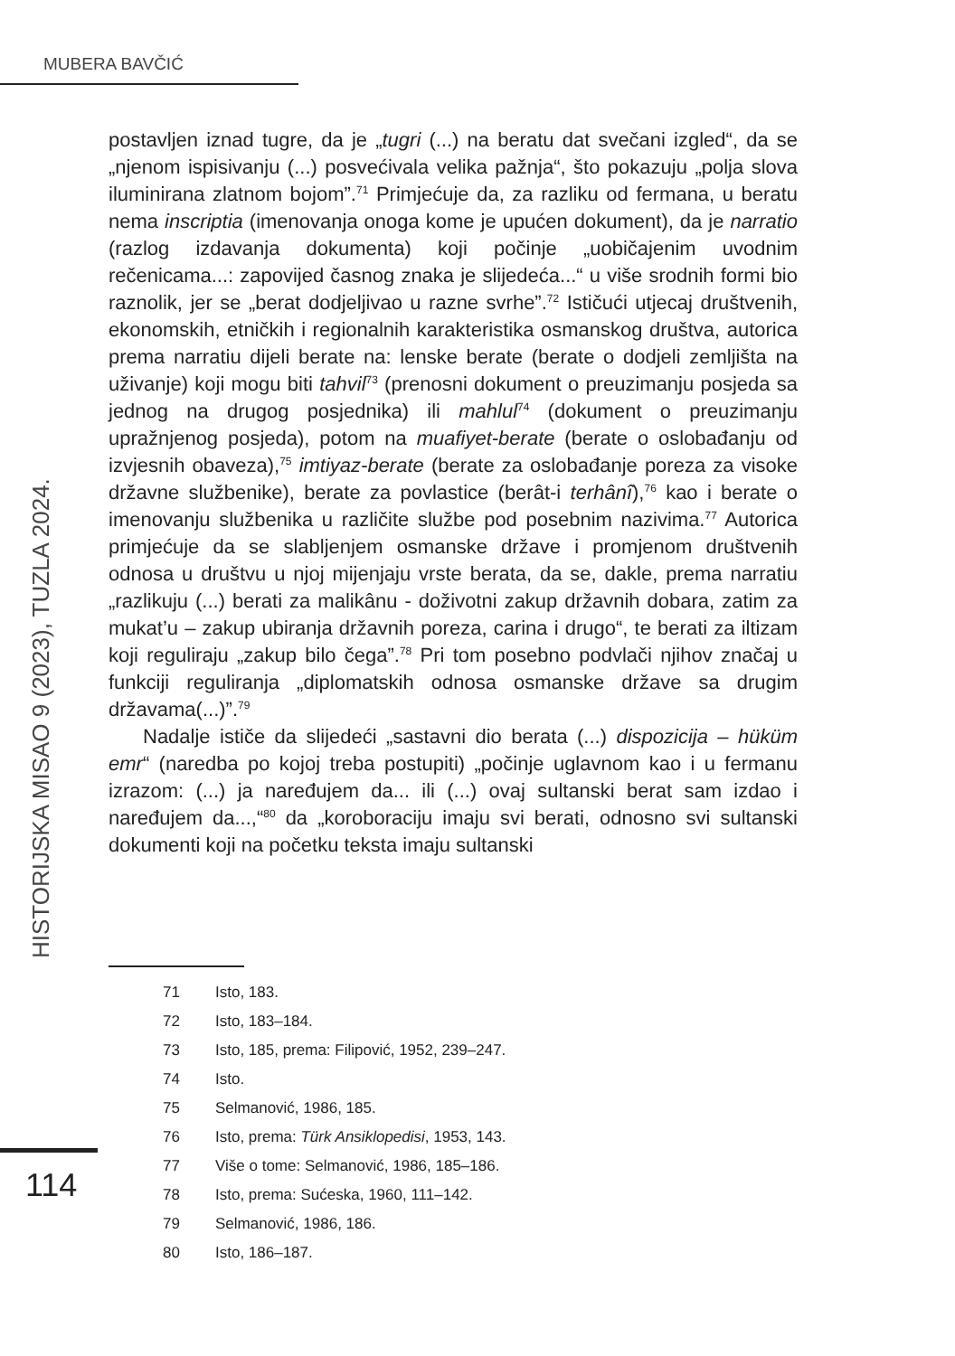MUBERA BAVČIĆ
HISTORIJSKA MISAO 9 (2023), TUZLA 2024.
postavljen iznad tugre, da je „tugri (...) na beratu dat svečani izgled“, da se „njenom ispisivanju (...) posvećivala velika pažnja“, što pokazuju „polja slova iluminirana zlatnom bojom”.<sup>71</sup> Primjećuje da, za razliku od fermana, u beratu nema inscriptia (imenovanja onoga kome je upućen dokument), da je narratio (razlog izdavanja dokumenta) koji počinje „uobičajenim uvodnim rečenicama...: zapovijed časnog znaka je slijedeća...“ u više srodnih formi bio raznolik, jer se „berat dodjeljivao u razne svrhe”.<sup>72</sup> Ističući utjecaj društvenih, ekonomskih, etničkih i regionalnih karakteristika osmanskog društva, autorica prema narratiu dijeli berate na: lenske berate (berate o dodjeli zemljišta na uživanje) koji mogu biti tahvil<sup>73</sup> (prenosni dokument o preuzimanju posjeda sa jednog na drugog posjednika) ili mahlul<sup>74</sup> (dokument o preuzimanju upražnjenog posjeda), potom na muafiyet-berate (berate o oslobađanju od izvjesnih obaveza),<sup>75</sup> imtiyaz-berate (berate za oslobađanje poreza za visoke državne službenike), berate za povlastice (berât-i terhânî),<sup>76</sup> kao i berate o imenovanju službenika u različite službe pod posebnim nazivima.<sup>77</sup> Autorica primjećuje da se slabljenjem osmanske države i promjenom društvenih odnosa u društvu u njoj mijenjaju vrste berata, da se, dakle, prema narratiu „razlikuju (...) berati za malikânu - doživotni zakup državnih dobara, zatim za mukat’u – zakup ubiranja državnih poreza, carina i drugo“, te berati za iltizam koji reguliraju „zakup bilo čega”.<sup>78</sup> Pri tom posebno podvlači njihov značaj u funkciji reguliranja „diplomatskih odnosa osmanske države sa drugim državama(...)”.<sup>79</sup>
Nadalje ističe da slijedeći „sastavni dio berata (...) dispozicija – hüküm emr“ (naredba po kojoj treba postupiti) „počinje uglavnom kao i u fermanu izrazom: (...) ja naređujem da... ili (...) ovaj sultanski berat sam izdao i naređujem da...,“<sup>80</sup> da „koroboraciju imaju svi berati, odnosno svi sultanski dokumenti koji na početku teksta imaju sultanski
71 Isto, 183.
72 Isto, 183–184.
73 Isto, 185, prema: Filipović, 1952, 239–247.
74 Isto.
75 Selmanović, 1986, 185.
76 Isto, prema: Türk Ansiklopedisi, 1953, 143.
77 Više o tome: Selmanović, 1986, 185–186.
78 Isto, prema: Sućeska, 1960, 111–142.
79 Selmanović, 1986, 186.
80 Isto, 186–187.
114